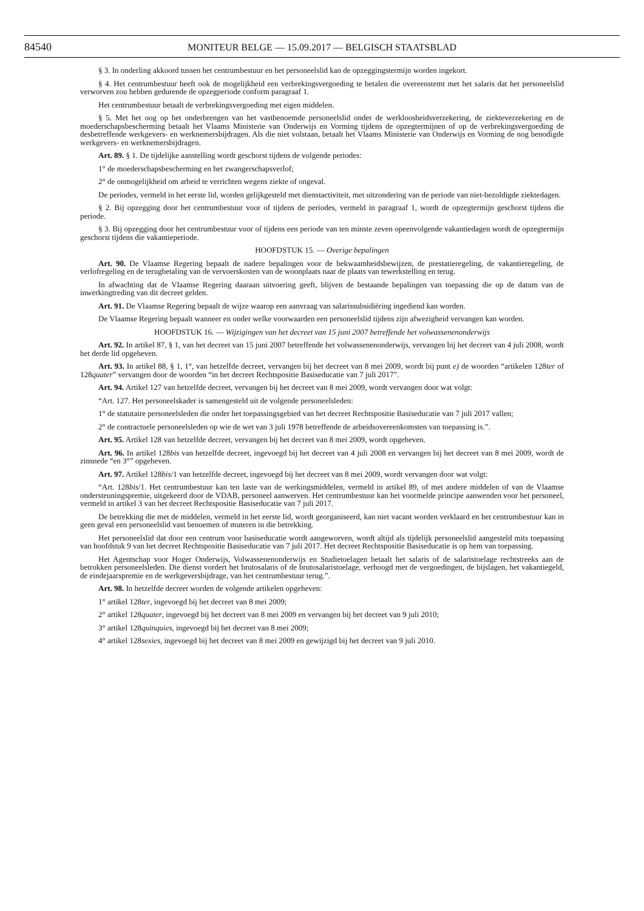84540
MONITEUR BELGE — 15.09.2017 — BELGISCH STAATSBLAD
§ 3. In onderling akkoord tussen het centrumbestuur en het personeelslid kan de opzeggingstermijn worden ingekort.
§ 4. Het centrumbestuur heeft ook de mogelijkheid een verbrekingsvergoeding te betalen die overeenstemt met het salaris dat het personeelslid verworven zou hebben gedurende de opzegperiode conform paragraaf 1.
Het centrumbestuur betaalt de verbrekingsvergoeding met eigen middelen.
§ 5. Met het oog op het onderbrengen van het vastbenoemde personeelslid onder de werkloosheidsverzekering, de ziekteverzekering en de moederschapsbescherming betaalt het Vlaams Ministerie van Onderwijs en Vorming tijdens de opzegtermijnen of op de verbrekingsvergoeding de desbetreffende werkgevers- en werknemersbijdragen. Als die niet volstaan, betaalt het Vlaams Ministerie van Onderwijs en Vorming de nog benodigde werkgevers- en werknemersbijdragen.
Art. 89. § 1. De tijdelijke aanstelling wordt geschorst tijdens de volgende periodes:
1° de moederschapsbescherming en het zwangerschapsverlof;
2° de onmogelijkheid om arbeid te verrichten wegens ziekte of ongeval.
De periodes, vermeld in het eerste lid, worden gelijkgesteld met dienstactiviteit, met uitzondering van de periode van niet-bezoldigde ziektedagen.
§ 2. Bij opzegging door het centrumbestuur voor of tijdens de periodes, vermeld in paragraaf 1, wordt de opzegtermijn geschorst tijdens die periode.
§ 3. Bij opzegging door het centrumbestuur voor of tijdens een periode van ten minste zeven opeenvolgende vakantiedagen wordt de opzegtermijn geschorst tijdens die vakantieperiode.
HOOFDSTUK 15. — Overige bepalingen
Art. 90. De Vlaamse Regering bepaalt de nadere bepalingen voor de bekwaamheidsbewijzen, de prestatieregeling, de vakantieregeling, de verlofregeling en de terugbetaling van de vervoerskosten van de woonplaats naar de plaats van tewerkstelling en terug.
In afwachting dat de Vlaamse Regering daaraan uitvoering geeft, blijven de bestaande bepalingen van toepassing die op de datum van de inwerkingtreding van dit decreet gelden.
Art. 91. De Vlaamse Regering bepaalt de wijze waarop een aanvraag van salarissubsidiëring ingediend kan worden.
De Vlaamse Regering bepaalt wanneer en onder welke voorwaarden een personeelslid tijdens zijn afwezigheid vervangen kan worden.
HOOFDSTUK 16. — Wijzigingen van het decreet van 15 juni 2007 betreffende het volwassenenonderwijs
Art. 92. In artikel 87, § 1, van het decreet van 15 juni 2007 betreffende het volwassenenonderwijs, vervangen bij het decreet van 4 juli 2008, wordt het derde lid opgeheven.
Art. 93. In artikel 88, § 1, 1°, van hetzelfde decreet, vervangen bij het decreet van 8 mei 2009, wordt bij punt e) de woorden “artikelen 128ter of 128quater” vervangen door de woorden “in het decreet Rechtspositie Basiseducatie van 7 juli 2017”.
Art. 94. Artikel 127 van hetzelfde decreet, vervangen bij het decreet van 8 mei 2009, wordt vervangen door wat volgt:
“Art. 127. Het personeelskader is samengesteld uit de volgende personeelsleden:
1° de statutaire personeelsleden die onder het toepassingsgebied van het decreet Rechtspositie Basiseducatie van 7 juli 2017 vallen;
2° de contractuele personeelsleden op wie de wet van 3 juli 1978 betreffende de arbeidsovereenkomsten van toepassing is.”.
Art. 95. Artikel 128 van hetzelfde decreet, vervangen bij het decreet van 8 mei 2009, wordt opgeheven.
Art. 96. In artikel 128bis van hetzelfde decreet, ingevoegd bij het decreet van 4 juli 2008 en vervangen bij het decreet van 8 mei 2009, wordt de zinsnede “en 3°” opgeheven.
Art. 97. Artikel 128bis/1 van hetzelfde decreet, ingevoegd bij het decreet van 8 mei 2009, wordt vervangen door wat volgt:
“Art. 128bis/1. Het centrumbestuur kan ten laste van de werkingsmiddelen, vermeld in artikel 89, of met andere middelen of van de Vlaamse ondersteuningspremie, uitgekeerd door de VDAB, personeel aanwerven. Het centrumbestuur kan het voormelde principe aanwenden voor het personeel, vermeld in artikel 3 van het decreet Rechtspositie Basiseducatie van 7 juli 2017.
De betrekking die met de middelen, vermeld in het eerste lid, wordt georganiseerd, kan niet vacant worden verklaard en het centrumbestuur kan in geen geval een personeelslid vast benoemen of muteren in die betrekking.
Het personeelslid dat door een centrum voor basiseducatie wordt aangeworven, wordt altijd als tijdelijk personeelslid aangesteld mits toepassing van hoofdstuk 9 van het decreet Rechtspositie Basiseducatie van 7 juli 2017. Het decreet Rechtspositie Basiseducatie is op hem van toepassing.
Het Agentschap voor Hoger Onderwijs, Volwassenenonderwijs en Studietoelagen betaalt het salaris of de salaristoelage rechtstreeks aan de betrokken personeelsleden. Die dienst vordert het brutosalaris of de brutosalaristoelage, verhoogd met de vergoedingen, de bijslagen, het vakantiegeld, de eindejaarspremie en de werkgeversbijdrage, van het centrumbestuur terug.”.
Art. 98. In hetzelfde decreet worden de volgende artikelen opgeheven:
1° artikel 128ter, ingevoegd bij het decreet van 8 mei 2009;
2° artikel 128quater, ingevoegd bij het decreet van 8 mei 2009 en vervangen bij het decreet van 9 juli 2010;
3° artikel 128quinquies, ingevoegd bij het decreet van 8 mei 2009;
4° artikel 128sexies, ingevoegd bij het decreet van 8 mei 2009 en gewijzigd bij het decreet van 9 juli 2010.